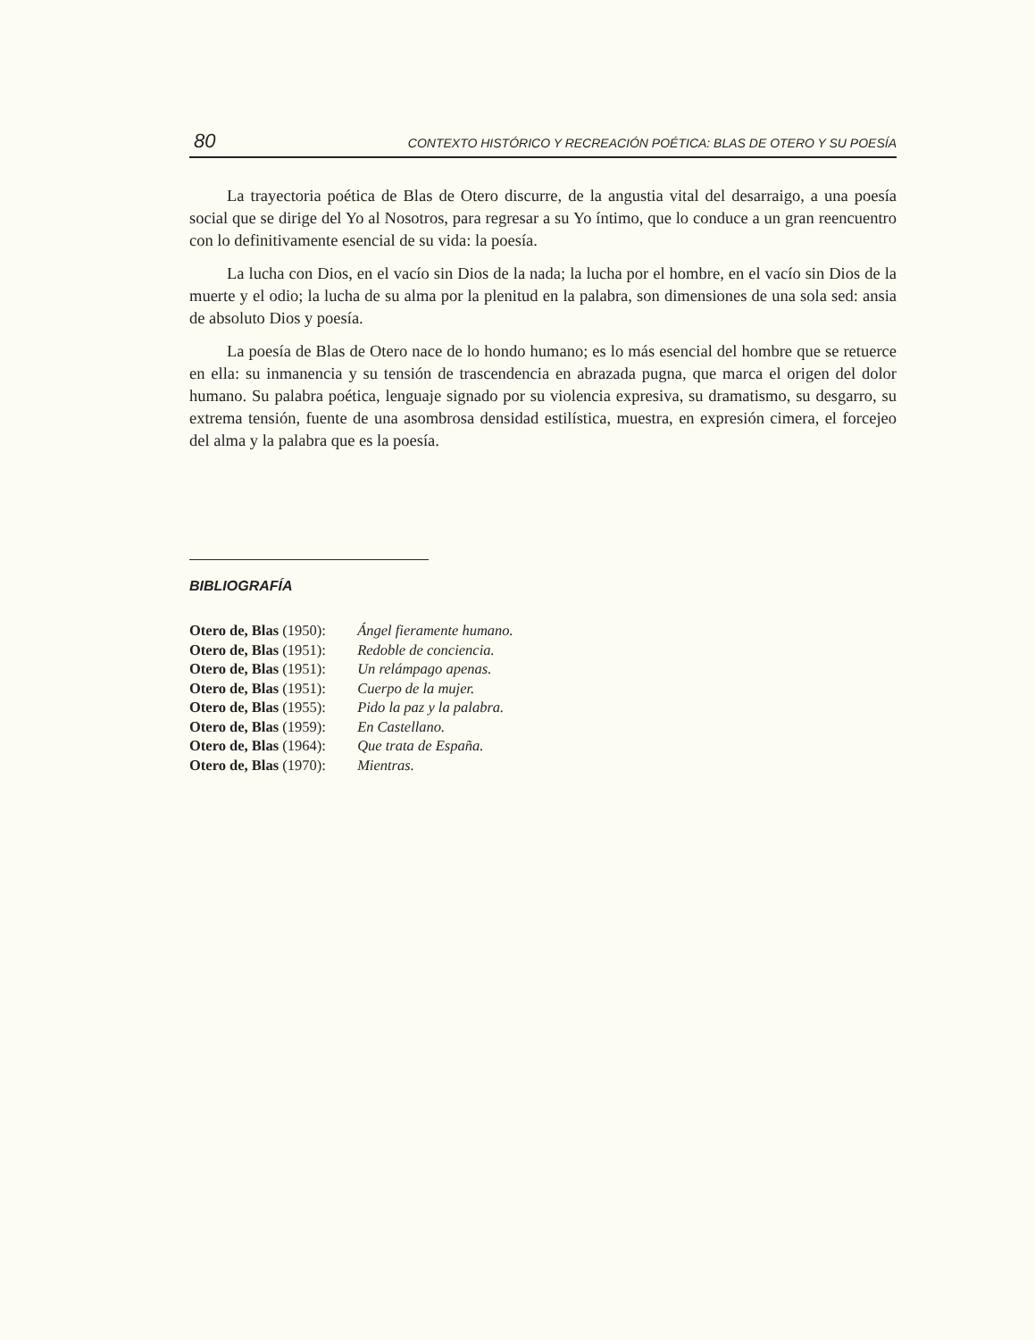80 CONTEXTO HISTÓRICO Y RECREACIÓN POÉTICA: BLAS DE OTERO Y SU POESÍA
La trayectoria poética de Blas de Otero discurre, de la angustia vital del desarraigo, a una poesía social que se dirige del Yo al Nosotros, para regresar a su Yo íntimo, que lo conduce a un gran reencuentro con lo definitivamente esencial de su vida: la poesía.
La lucha con Dios, en el vacío sin Dios de la nada; la lucha por el hombre, en el vacío sin Dios de la muerte y el odio; la lucha de su alma por la plenitud en la palabra, son dimensiones de una sola sed: ansia de absoluto Dios y poesía.
La poesía de Blas de Otero nace de lo hondo humano; es lo más esencial del hombre que se retuerce en ella: su inmanencia y su tensión de trascendencia en abrazada pugna, que marca el origen del dolor humano. Su palabra poética, lenguaje signado por su violencia expresiva, su dramatismo, su desgarro, su extrema tensión, fuente de una asombrosa densidad estilística, muestra, en expresión cimera, el forcejeo del alma y la palabra que es la poesía.
BIBLIOGRAFÍA
Otero de, Blas (1950): Ángel fieramente humano.
Otero de, Blas (1951): Redoble de conciencia.
Otero de, Blas (1951): Un relámpago apenas.
Otero de, Blas (1951): Cuerpo de la mujer.
Otero de, Blas (1955): Pido la paz y la palabra.
Otero de, Blas (1959): En Castellano.
Otero de, Blas (1964): Que trata de España.
Otero de, Blas (1970): Mientras.